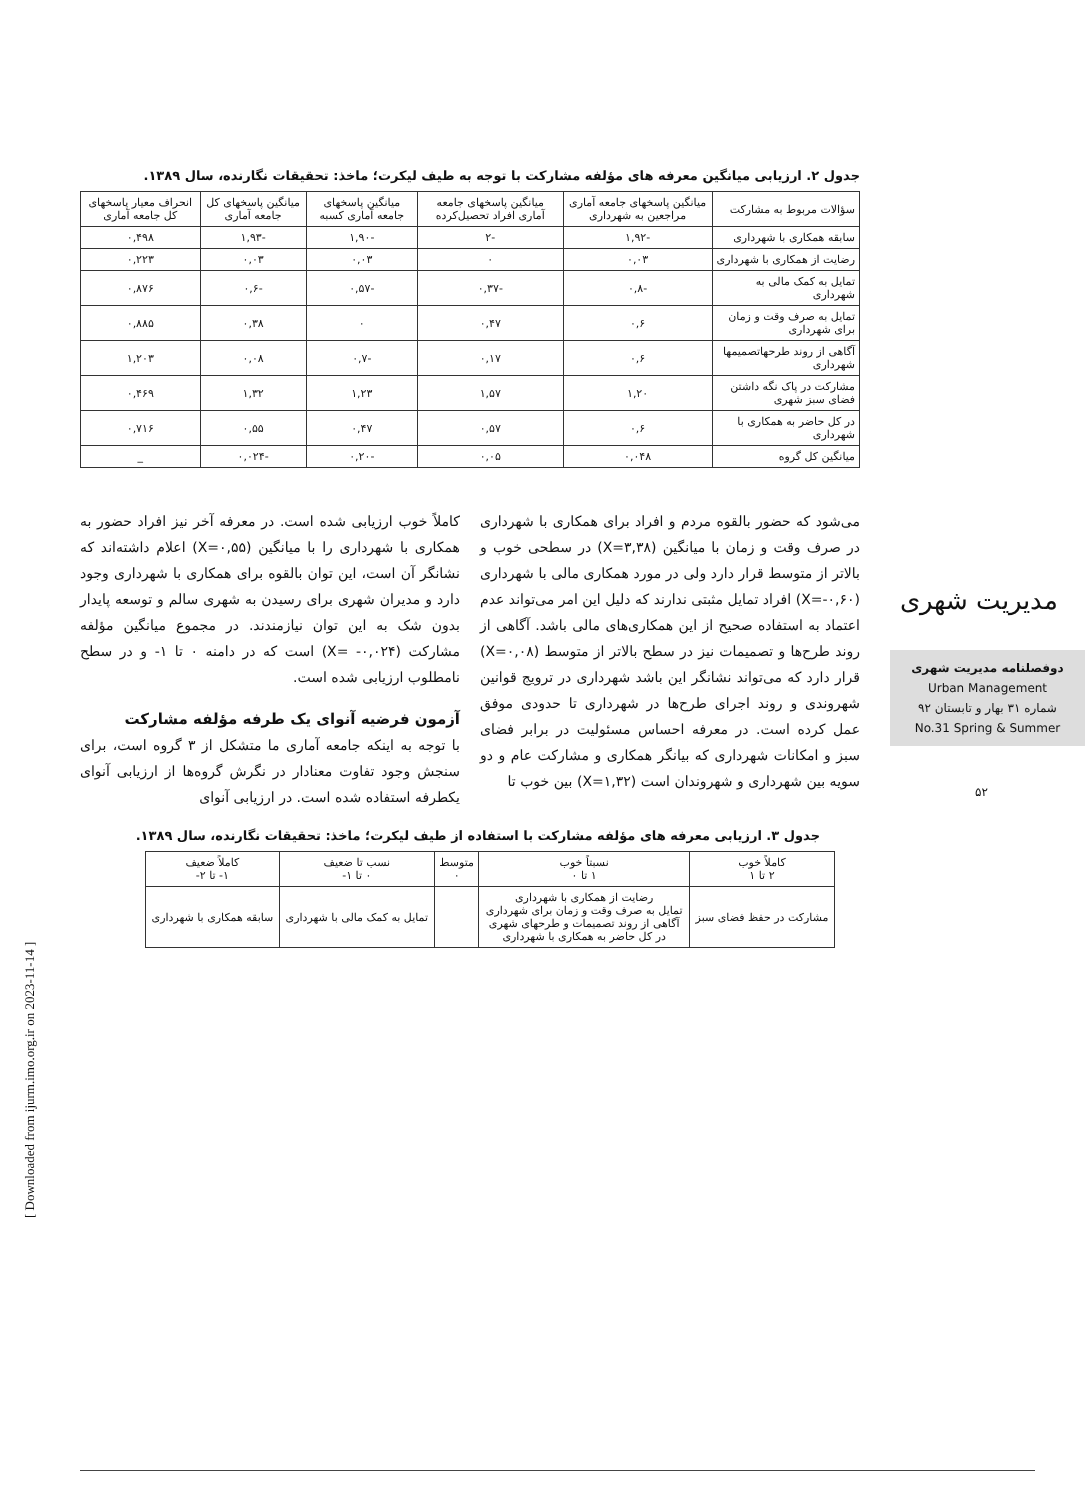جدول ۲. ارزیابی میانگین معرفه های مؤلفه مشارکت با توجه به طیف لیکرت؛ ماخذ: تحقیقات نگارنده، سال ۱۳۸۹.
| سؤالات مربوط به مشارکت | میانگین پاسخهای جامعه آماری مراجعین به شهرداری | میانگین پاسخهای جامعه آماری افراد تحصیل‌کرده | میانگین پاسخهای جامعه آماری کسبه | میانگین پاسخهای کل جامعه آماری | انحراف معیار پاسخهای کل جامعه آماری |
| --- | --- | --- | --- | --- | --- |
| سابقه همکاری با شهرداری | -۱,۹۲ | -۲ | -۱,۹۰ | -۱,۹۳ | ۰,۴۹۸ |
| رضایت از همکاری با شهرداری | ۰,۰۳ | ۰ | ۰,۰۳ | ۰,۰۳ | ۰,۲۲۳ |
| تمایل به کمک مالی به شهرداری | -۰,۸ | -۰,۳۷ | -۰,۵۷ | -۰,۶ | ۰,۸۷۶ |
| تمایل به صرف وقت و زمان برای شهرداری | ۰,۶ | ۰,۴۷ | ۰ | ۰,۳۸ | ۰,۸۸۵ |
| آگاهی از روند طرحهاتصمیمها شهرداری | ۰,۶ | ۰,۱۷ | -۰,۷ | ۰,۰۸ | ۱,۲۰۳ |
| مشارکت در پاک نگه داشتن فضای سبز شهری | ۱,۲۰ | ۱,۵۷ | ۱,۲۳ | ۱,۳۲ | ۰,۴۶۹ |
| در کل حاضر به همکاری با شهرداری | ۰,۶ | ۰,۵۷ | ۰,۴۷ | ۰,۵۵ | ۰,۷۱۶ |
| میانگین کل گروه | ۰,۰۴۸ | ۰,۰۵ | -۰,۲۰ | -۰,۰۲۴ | _ |
می‌شود که حضور بالقوه مردم و افراد برای همکاری با شهرداری در صرف وقت و زمان با میانگین (X=۳,۳۸) در سطحی خوب و بالاتر از متوسط قرار دارد ولی در مورد همکاری مالی با شهرداری (X=-۰,۶۰) افراد تمایل مثبتی ندارند که دلیل این امر می‌تواند عدم اعتماد به استفاده صحیح از این همکاری‌های مالی باشد. آگاهی از روند طرح‌ها و تصمیمات نیز در سطح بالاتر از متوسط (X=۰,۰۸) قرار دارد که می‌تواند نشانگر این باشد شهرداری در ترویج قوانین شهروندی و روند اجرای طرح‌ها در شهرداری تا حدودی موفق عمل کرده است. در معرفه احساس مسئولیت در برابر فضای سبز و امکانات شهرداری که بیانگر همکاری و مشارکت عام و دو سویه بین شهرداری و شهروندان است (X=۱,۳۲) بین خوب تا
کاملاً خوب ارزیابی شده است. در معرفه آخر نیز افراد حضور به همکاری با شهرداری را با میانگین (X=۰,۵۵) اعلام داشته‌اند که نشانگر آن است، این توان بالقوه برای همکاری با شهرداری وجود دارد و مدیران شهری برای رسیدن به شهری سالم و توسعه پایدار بدون شک به این توان نیازمندند. در مجموع میانگین مؤلفه مشارکت (X= -۰,۰۲۴) است که در دامنه ۰ تا ۱- و در سطح نامطلوب ارزیابی شده است.
آزمون فرضیه آنوای یک طرفه مؤلفه مشارکت
با توجه به اینکه جامعه آماری ما متشکل از ۳ گروه است، برای سنجش وجود تفاوت معنادار در نگرش گروه‌ها از ارزیابی آنوای یکطرفه استفاده شده است. در ارزیابی آنوای
جدول ۳. ارزیابی معرفه های مؤلفه مشارکت با استفاده از طیف لیکرت؛ ماخذ: تحقیقات نگارنده، سال ۱۳۸۹.
| کاملاً خوب ۲ تا ۱ | نسبتاً خوب ۱ تا ۰ | متوسط ۰ | نسب تا ضعیف ۰ تا ۱- | کاملاً ضعیف ۱- تا ۲- |
| --- | --- | --- | --- | --- |
| مشارکت در حفظ فضای سبز | رضایت از همکاری با شهرداری تمایل به صرف وقت و زمان برای شهرداری آگاهی از روند تصمیمات و طرحهای شهری در کل حاضر به همکاری با شهرداری | | تمایل به کمک مالی با شهرداری | سابقه همکاری با شهرداری |
مدیریت شهری
دوفصلنامه مدیریت شهری
Urban Management
شماره ۳۱ بهار و تابستان ۹۲
No.31 Spring & Summer
۵۲
[ Downloaded from ijurm.imo.org.ir on 2023-11-14 ]